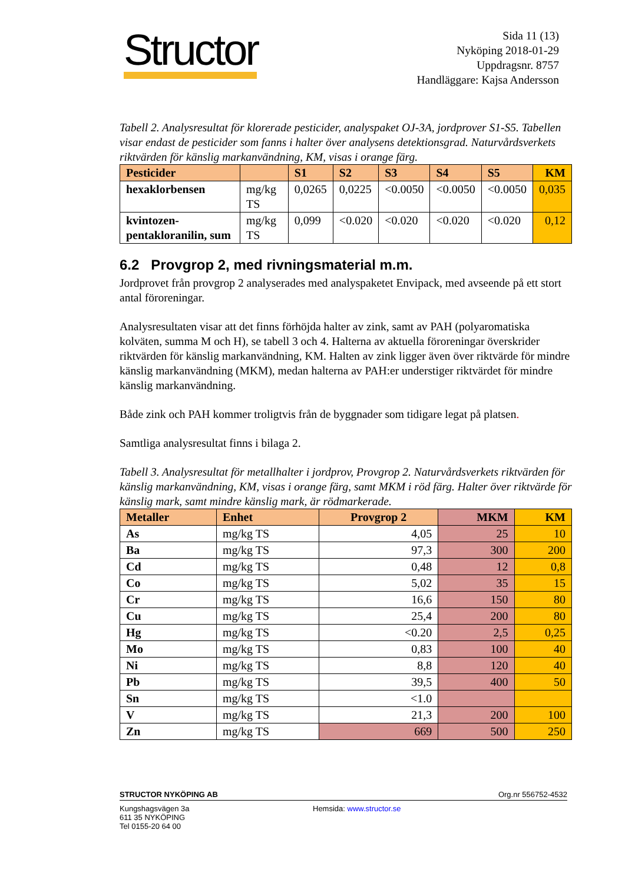Structor
Sida 11 (13)
Nyköping 2018-01-29
Uppdragsnr. 8757
Handläggare: Kajsa Andersson
Tabell 2. Analysresultat för klorerade pesticider, analyspaket OJ-3A, jordprover S1-S5. Tabellen visar endast de pesticider som fanns i halter över analysens detektionsgrad. Naturvårdsverkets riktvärden för känslig markanvändning, KM, visas i orange färg.
| Pesticider | | S1 | S2 | S3 | S4 | S5 | KM |
| --- | --- | --- | --- | --- | --- | --- | --- |
| hexaklorbensen | mg/kg TS | 0,0265 | 0,0225 | <0.0050 | <0.0050 | <0.0050 | 0,035 |
| kvintozen-pentakloranilin, sum | mg/kg TS | 0,099 | <0.020 | <0.020 | <0.020 | <0.020 | 0,12 |
6.2 Provgrop 2, med rivningsmaterial m.m.
Jordprovet från provgrop 2 analyserades med analyspaketet Envipack, med avseende på ett stort antal föroreningar.
Analysresultaten visar att det finns förhöjda halter av zink, samt av PAH (polyaromatiska kolväten, summa M och H), se tabell 3 och 4. Halterna av aktuella föroreningar överskrider riktvärden för känslig markanvändning, KM. Halten av zink ligger även över riktvärde för mindre känslig markanvändning (MKM), medan halterna av PAH:er understiger riktvärdet för mindre känslig markanvändning.
Både zink och PAH kommer troligtvis från de byggnader som tidigare legat på platsen.
Samtliga analysresultat finns i bilaga 2.
Tabell 3. Analysresultat för metallhalter i jordprov, Provgrop 2. Naturvårdsverkets riktvärden för känslig markanvändning, KM, visas i orange färg, samt MKM i röd färg. Halter över riktvärde för känslig mark, samt mindre känslig mark, är rödmarkerade.
| Metaller | Enhet | Provgrop 2 | MKM | KM |
| --- | --- | --- | --- | --- |
| As | mg/kg TS | 4,05 | 25 | 10 |
| Ba | mg/kg TS | 97,3 | 300 | 200 |
| Cd | mg/kg TS | 0,48 | 12 | 0,8 |
| Co | mg/kg TS | 5,02 | 35 | 15 |
| Cr | mg/kg TS | 16,6 | 150 | 80 |
| Cu | mg/kg TS | 25,4 | 200 | 80 |
| Hg | mg/kg TS | <0.20 | 2,5 | 0,25 |
| Mo | mg/kg TS | 0,83 | 100 | 40 |
| Ni | mg/kg TS | 8,8 | 120 | 40 |
| Pb | mg/kg TS | 39,5 | 400 | 50 |
| Sn | mg/kg TS | <1.0 | | |
| V | mg/kg TS | 21,3 | 200 | 100 |
| Zn | mg/kg TS | 669 | 500 | 250 |
STRUCTOR NYKÖPING AB Org.nr 556752-4532
Kungshagsvägen 3a
611 35 NYKÖPING
Tel 0155-20 64 00
Hemsida: www.structor.se